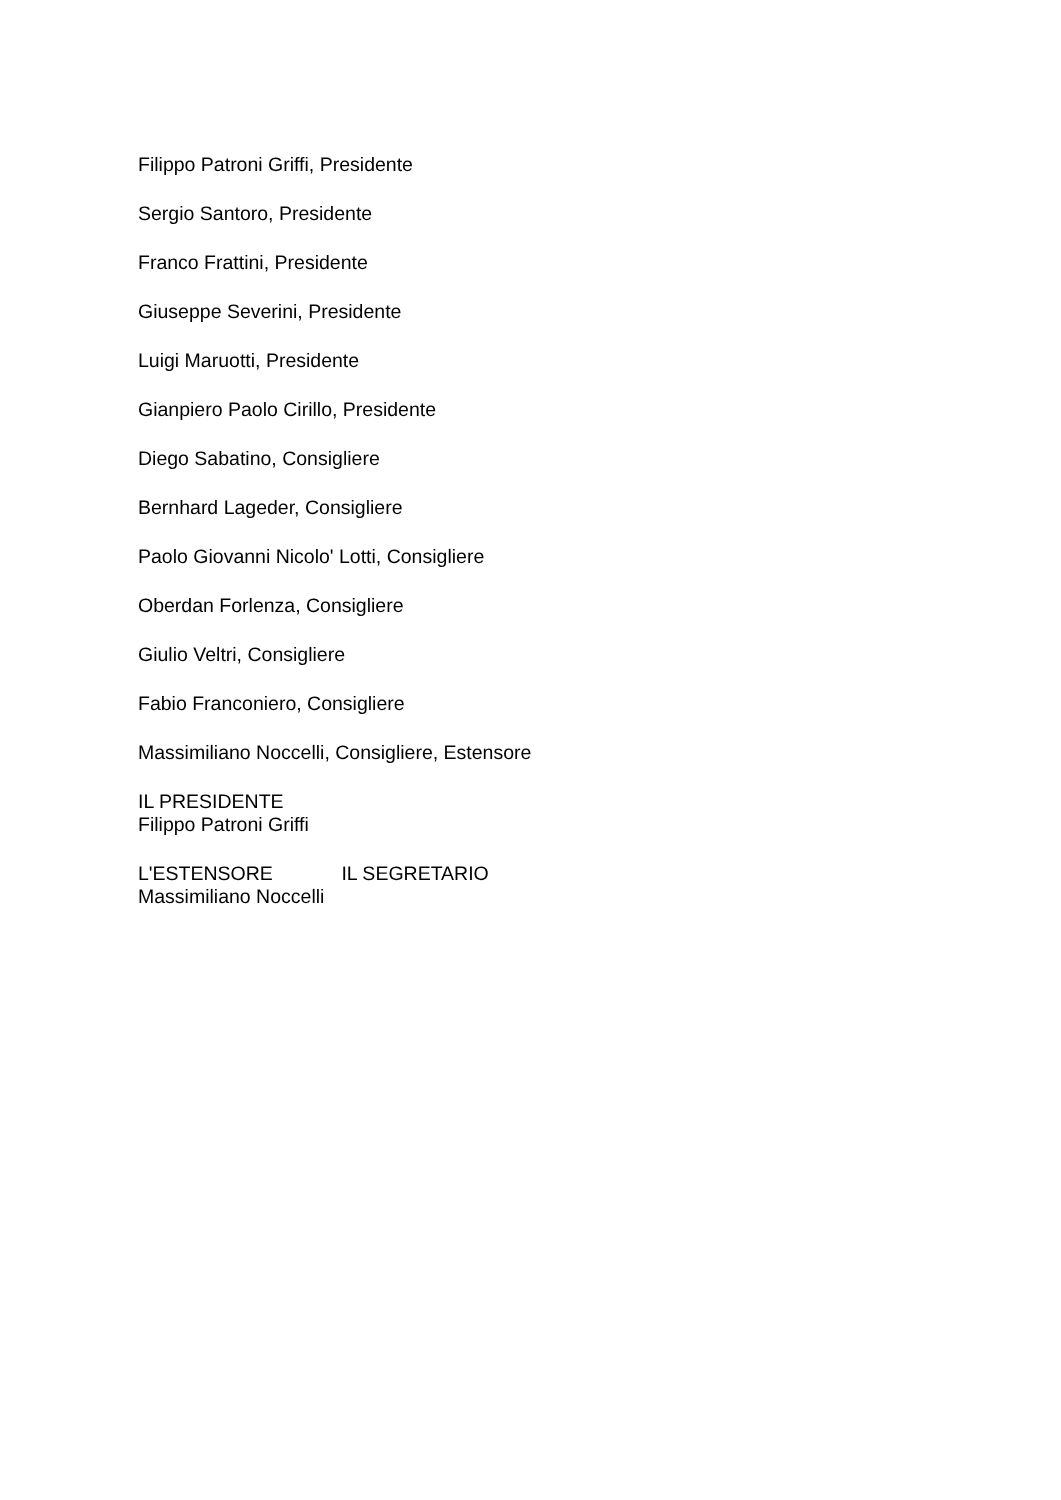Filippo Patroni Griffi, Presidente
Sergio Santoro, Presidente
Franco Frattini, Presidente
Giuseppe Severini, Presidente
Luigi Maruotti, Presidente
Gianpiero Paolo Cirillo, Presidente
Diego Sabatino, Consigliere
Bernhard Lageder, Consigliere
Paolo Giovanni Nicolo' Lotti, Consigliere
Oberdan Forlenza, Consigliere
Giulio Veltri, Consigliere
Fabio Franconiero, Consigliere
Massimiliano Noccelli, Consigliere, Estensore
IL PRESIDENTE
Filippo Patroni Griffi
L'ESTENSORE IL SEGRETARIO
Massimiliano Noccelli